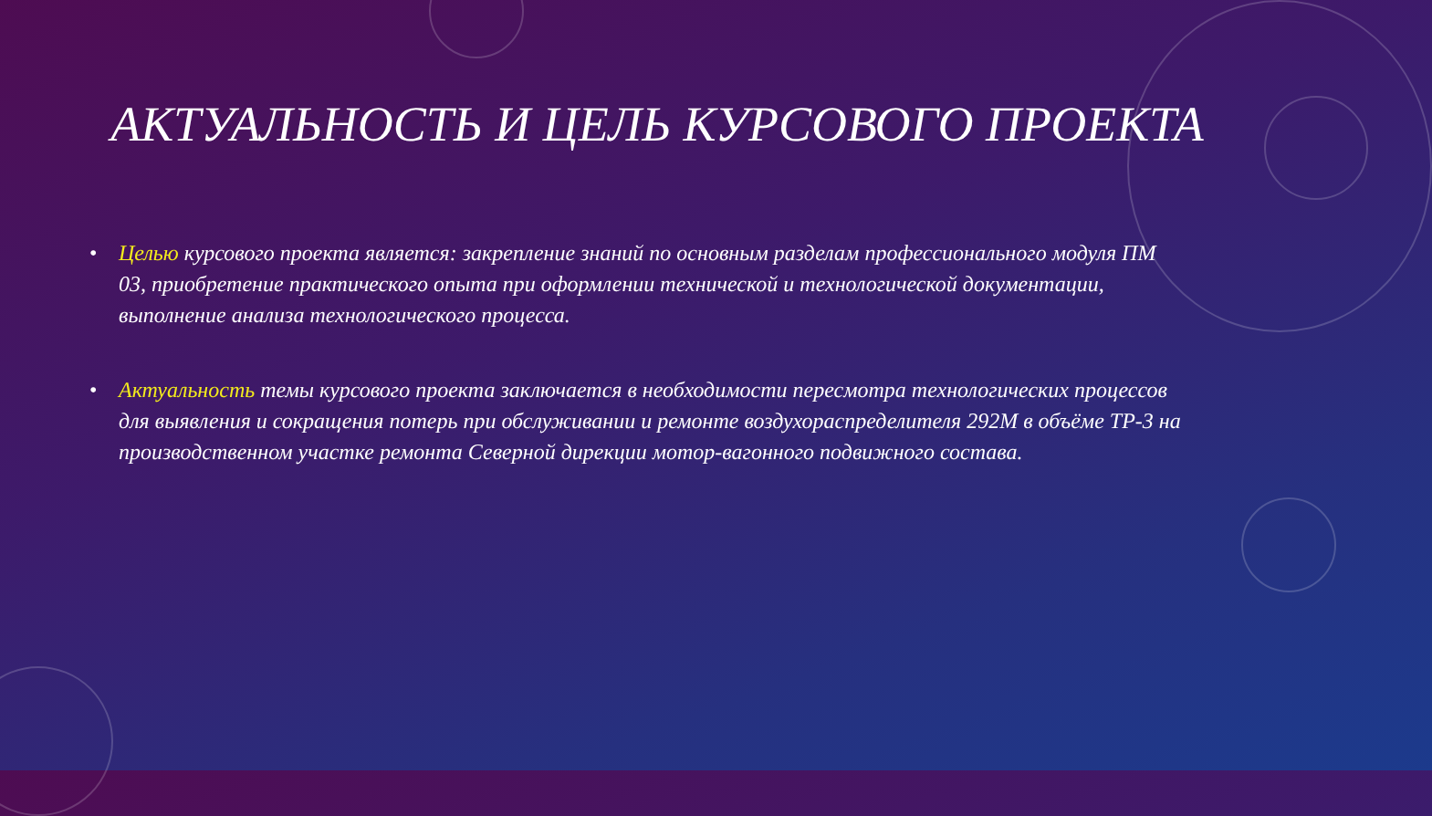АКТУАЛЬНОСТЬ И ЦЕЛЬ КУРСОВОГО ПРОЕКТА
• Целью курсового проекта является: закрепление знаний по основным разделам профессионального модуля ПМ 03, приобретение практического опыта при оформлении технической и технологической документации, выполнение анализа технологического процесса.
• Актуальность темы курсового проекта заключается в необходимости пересмотра технологических процессов для выявления и сокращения потерь при обслуживании и ремонте воздухораспределителя 292М в объёме ТР-3 на производственном участке ремонта Северной дирекции мотор-вагонного подвижного состава.